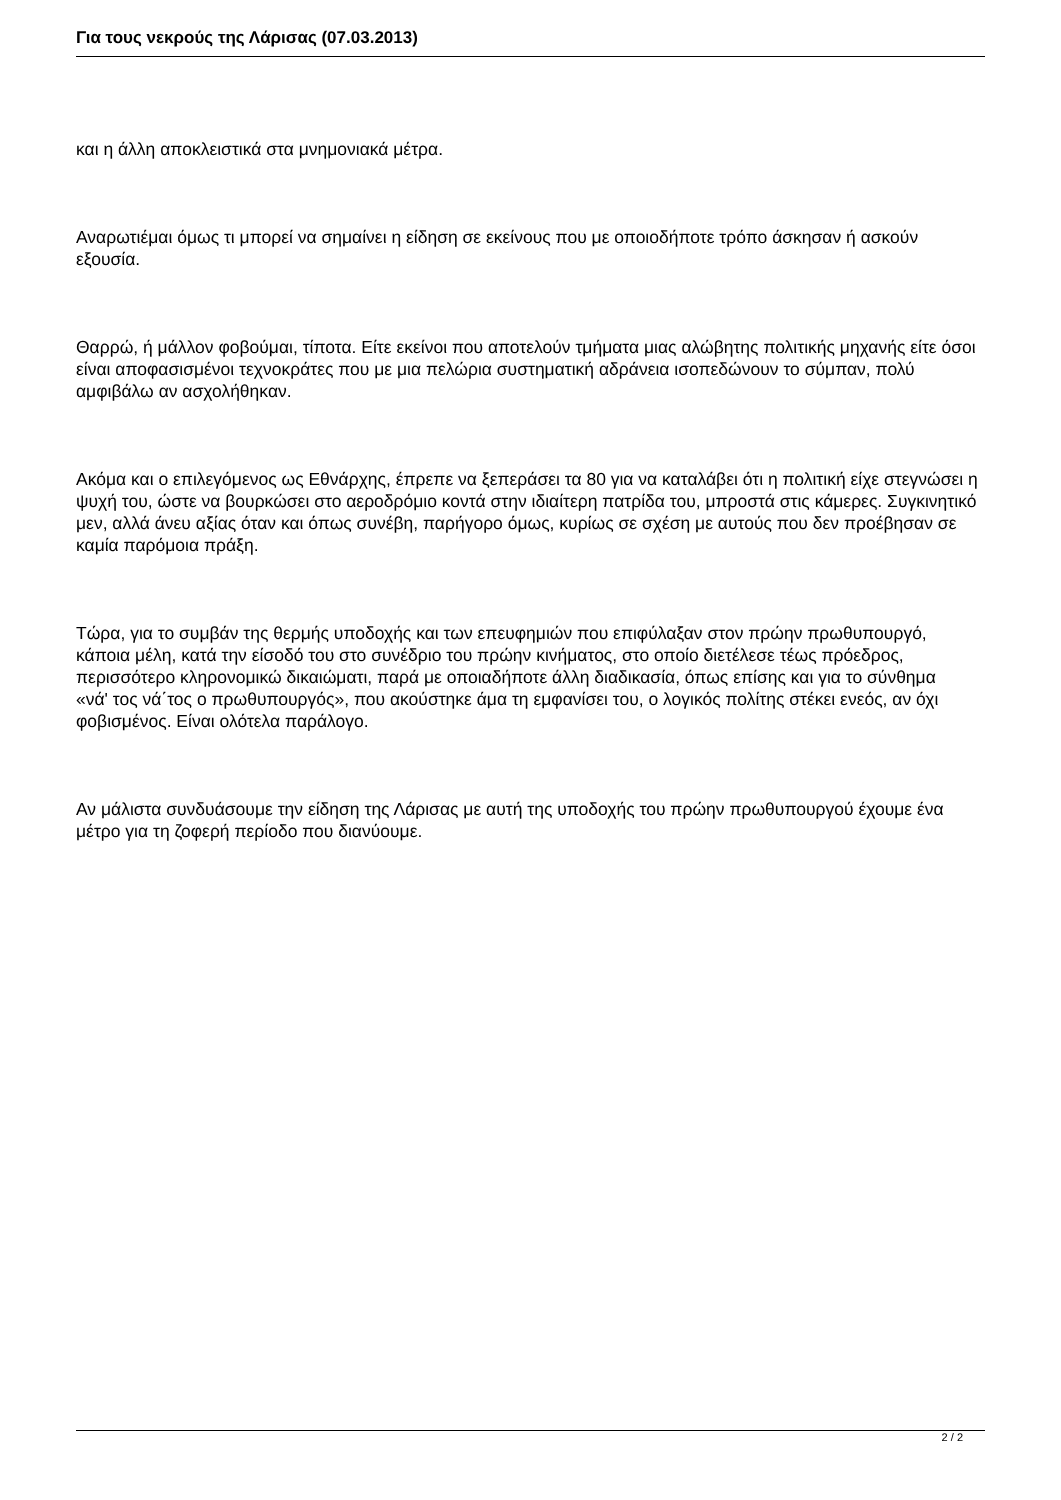Για τους νεκρούς της Λάρισας (07.03.2013)
και η άλλη αποκλειστικά στα μνημονιακά μέτρα.
Αναρωτιέμαι όμως τι μπορεί να σημαίνει η είδηση σε εκείνους που με οποιοδήποτε τρόπο άσκησαν ή ασκούν εξουσία.
Θαρρώ, ή μάλλον φοβούμαι, τίποτα. Είτε εκείνοι που αποτελούν τμήματα μιας αλώβητης πολιτικής μηχανής είτε όσοι είναι αποφασισμένοι τεχνοκράτες που με μια πελώρια συστηματική αδράνεια ισοπεδώνουν το σύμπαν, πολύ αμφιβάλω αν ασχολήθηκαν.
Ακόμα και ο επιλεγόμενος ως Εθνάρχης, έπρεπε να ξεπεράσει τα 80 για να καταλάβει ότι η πολιτική είχε στεγνώσει η ψυχή του, ώστε να βουρκώσει στο αεροδρόμιο κοντά στην ιδιαίτερη πατρίδα του, μπροστά στις κάμερες. Συγκινητικό μεν, αλλά άνευ αξίας όταν και όπως συνέβη, παρήγορο όμως, κυρίως σε σχέση με αυτούς που δεν προέβησαν σε καμία παρόμοια πράξη.
Τώρα, για το συμβάν της θερμής υποδοχής και των επευφημιών που επιφύλαξαν στον πρώην πρωθυπουργό, κάποια μέλη, κατά την είσοδό του στο συνέδριο του πρώην κινήματος, στο οποίο διετέλεσε τέως πρόεδρος, περισσότερο κληρονομικώ δικαιώματι, παρά με οποιαδήποτε άλλη διαδικασία, όπως επίσης και για το σύνθημα
«νά' τος νά΄τος ο πρωθυπουργός», που ακούστηκε άμα τη εμφανίσει του, ο λογικός πολίτης στέκει ενεός, αν όχι φοβισμένος. Είναι ολότελα παράλογο.
Αν μάλιστα συνδυάσουμε την είδηση της Λάρισας με αυτή της υποδοχής του πρώην πρωθυπουργού έχουμε ένα μέτρο για τη ζοφερή περίοδο που διανύουμε.
2 / 2